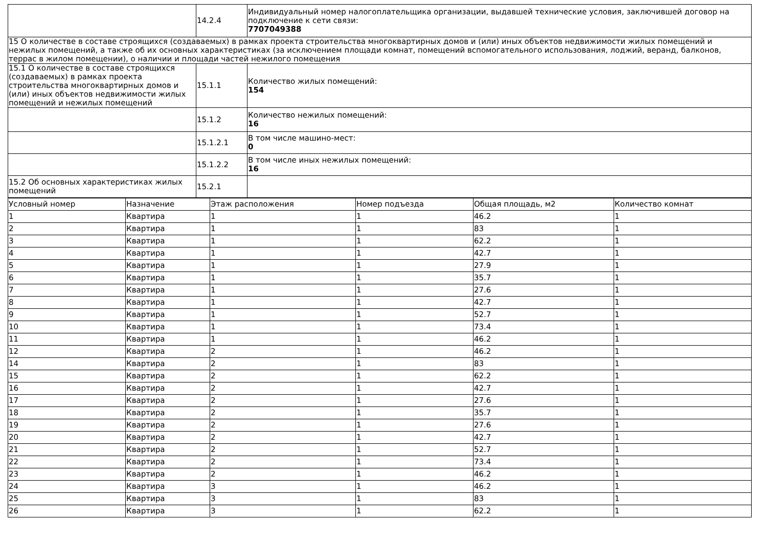| | 14.2.4 | Индивидуальный номер налогоплательщика организации, выдавшей технические условия, заключившей договор на подключение к сети связи: 7707049388 |
| 15 О количестве в составе строящихся (создаваемых) в рамках проекта строительства многоквартирных домов и (или) иных объектов недвижимости жилых помещений и нежилых помещений, а также об их основных характеристиках (за исключением площади комнат, помещений вспомогательного использования, лоджий, веранд, балконов, террас в жилом помещении), о наличии и площади частей нежилого помещения | | |
| 15.1 О количестве в составе строящихся (создаваемых) в рамках проекта строительства многоквартирных домов и (или) иных объектов недвижимости жилых помещений и нежилых помещений | 15.1.1 | Количество жилых помещений: 154 |
| | 15.1.2 | Количество нежилых помещений: 16 |
| | 15.1.2.1 | В том числе машино-мест: 0 |
| | 15.1.2.2 | В том числе иных нежилых помещений: 16 |
| 15.2 Об основных характеристиках жилых помещений | 15.2.1 | |
| Условный номер | Назначение | Этаж расположения | Номер подъезда | Общая площадь, м2 | Количество комнат |
| --- | --- | --- | --- | --- | --- |
| 1 | Квартира | 1 | 1 | 46.2 | 1 |
| 2 | Квартира | 1 | 1 | 83 | 1 |
| 3 | Квартира | 1 | 1 | 62.2 | 1 |
| 4 | Квартира | 1 | 1 | 42.7 | 1 |
| 5 | Квартира | 1 | 1 | 27.9 | 1 |
| 6 | Квартира | 1 | 1 | 35.7 | 1 |
| 7 | Квартира | 1 | 1 | 27.6 | 1 |
| 8 | Квартира | 1 | 1 | 42.7 | 1 |
| 9 | Квартира | 1 | 1 | 52.7 | 1 |
| 10 | Квартира | 1 | 1 | 73.4 | 1 |
| 11 | Квартира | 1 | 1 | 46.2 | 1 |
| 12 | Квартира | 2 | 1 | 46.2 | 1 |
| 14 | Квартира | 2 | 1 | 83 | 1 |
| 15 | Квартира | 2 | 1 | 62.2 | 1 |
| 16 | Квартира | 2 | 1 | 42.7 | 1 |
| 17 | Квартира | 2 | 1 | 27.6 | 1 |
| 18 | Квартира | 2 | 1 | 35.7 | 1 |
| 19 | Квартира | 2 | 1 | 27.6 | 1 |
| 20 | Квартира | 2 | 1 | 42.7 | 1 |
| 21 | Квартира | 2 | 1 | 52.7 | 1 |
| 22 | Квартира | 2 | 1 | 73.4 | 1 |
| 23 | Квартира | 2 | 1 | 46.2 | 1 |
| 24 | Квартира | 3 | 1 | 46.2 | 1 |
| 25 | Квартира | 3 | 1 | 83 | 1 |
| 26 | Квартира | 3 | 1 | 62.2 | 1 |